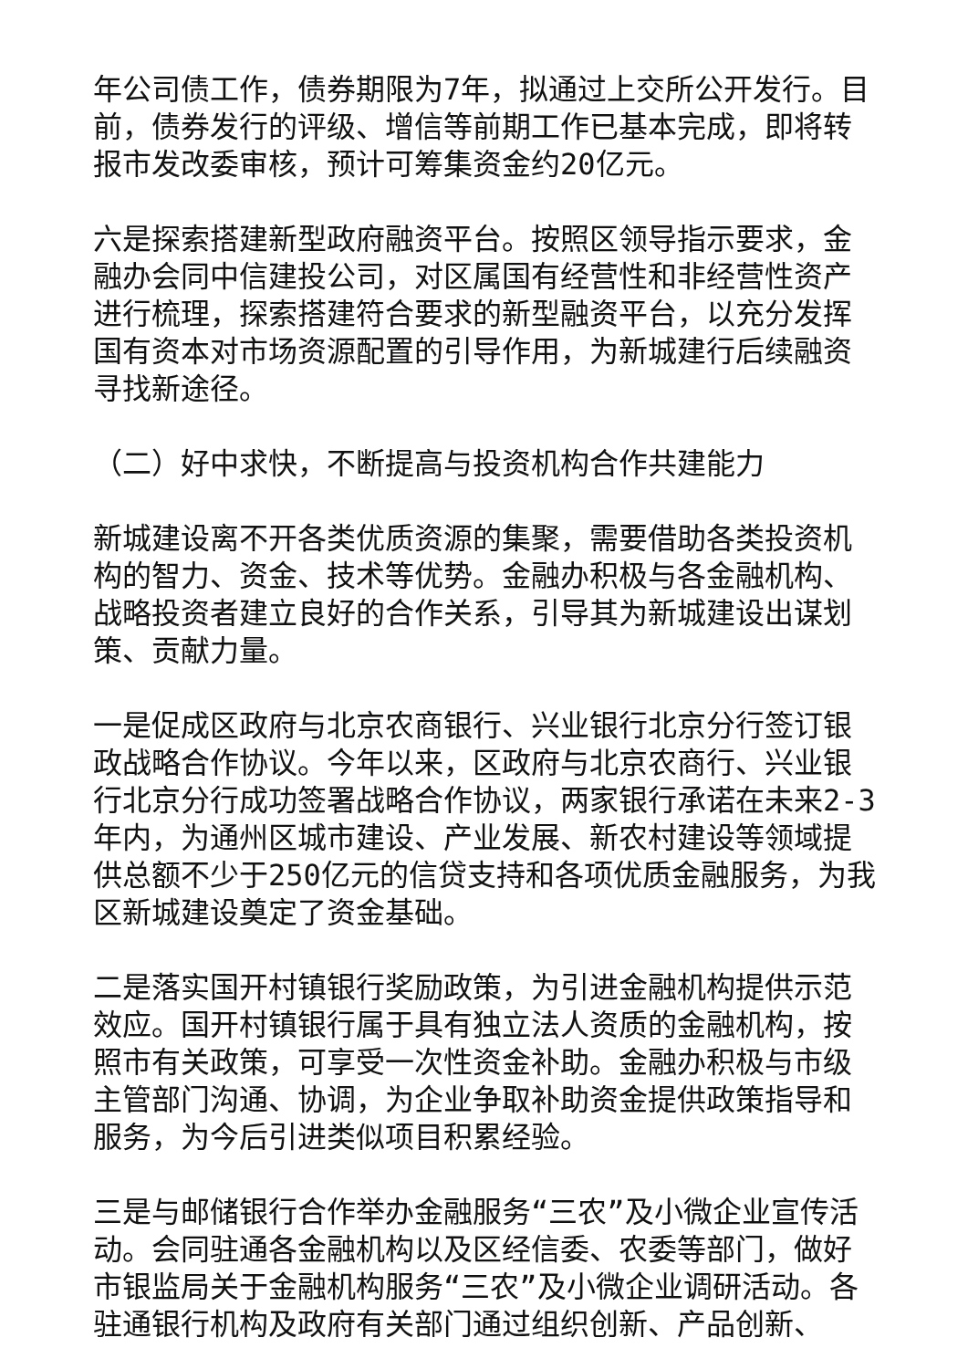年公司债工作，债券期限为7年，拟通过上交所公开发行。目前，债券发行的评级、增信等前期工作已基本完成，即将转报市发改委审核，预计可筹集资金约20亿元。
六是探索搭建新型政府融资平台。按照区领导指示要求，金融办会同中信建投公司，对区属国有经营性和非经营性资产进行梳理，探索搭建符合要求的新型融资平台，以充分发挥国有资本对市场资源配置的引导作用，为新城建行后续融资寻找新途径。
（二）好中求快，不断提高与投资机构合作共建能力
新城建设离不开各类优质资源的集聚，需要借助各类投资机构的智力、资金、技术等优势。金融办积极与各金融机构、战略投资者建立良好的合作关系，引导其为新城建设出谋划策、贡献力量。
一是促成区政府与北京农商银行、兴业银行北京分行签订银政战略合作协议。今年以来，区政府与北京农商行、兴业银行北京分行成功签署战略合作协议，两家银行承诺在未来2-3年内，为通州区城市建设、产业发展、新农村建设等领域提供总额不少于250亿元的信贷支持和各项优质金融服务，为我区新城建设奠定了资金基础。
二是落实国开村镇银行奖励政策，为引进金融机构提供示范效应。国开村镇银行属于具有独立法人资质的金融机构，按照市有关政策，可享受一次性资金补助。金融办积极与市级主管部门沟通、协调，为企业争取补助资金提供政策指导和服务，为今后引进类似项目积累经验。
三是与邮储银行合作举办金融服务“三农”及小微企业宣传活动。会同驻通各金融机构以及区经信委、农委等部门，做好市银监局关于金融机构服务“三农”及小微企业调研活动。各驻通银行机构及政府有关部门通过组织创新、产品创新、